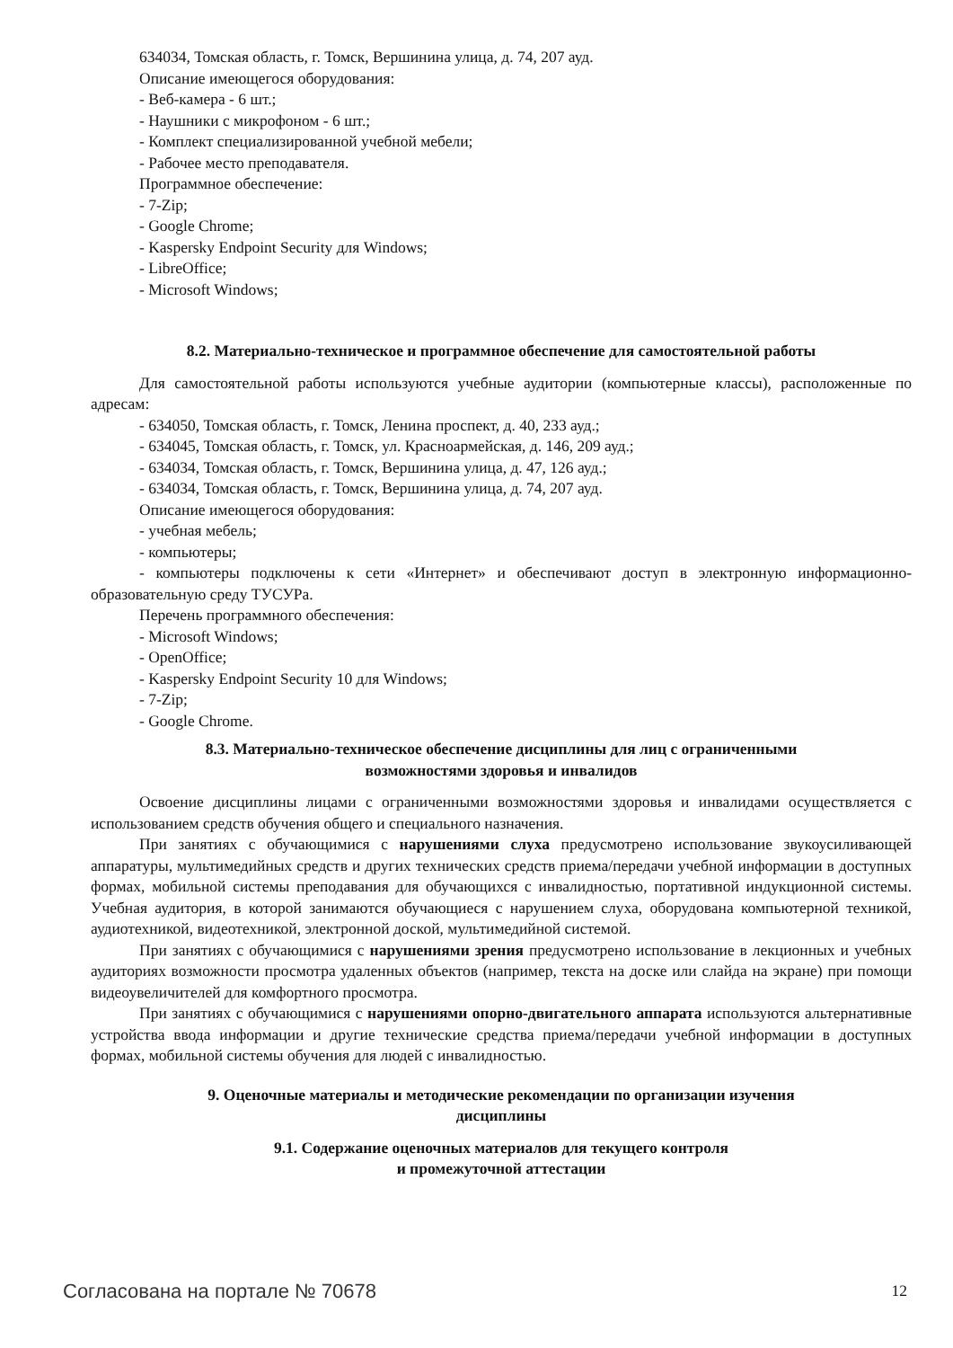634034, Томская область, г. Томск, Вершинина улица, д. 74, 207 ауд.
Описание имеющегося оборудования:
- Веб-камера - 6 шт.;
- Наушники с микрофоном - 6 шт.;
- Комплект специализированной учебной мебели;
- Рабочее место преподавателя.
Программное обеспечение:
- 7-Zip;
- Google Chrome;
- Kaspersky Endpoint Security для Windows;
- LibreOffice;
- Microsoft Windows;
8.2. Материально-техническое и программное обеспечение для самостоятельной работы
Для самостоятельной работы используются учебные аудитории (компьютерные классы), расположенные по адресам:
- 634050, Томская область, г. Томск, Ленина проспект, д. 40, 233 ауд.;
- 634045, Томская область, г. Томск, ул. Красноармейская, д. 146, 209 ауд.;
- 634034, Томская область, г. Томск, Вершинина улица, д. 47, 126 ауд.;
- 634034, Томская область, г. Томск, Вершинина улица, д. 74, 207 ауд.
Описание имеющегося оборудования:
- учебная мебель;
- компьютеры;
- компьютеры подключены к сети «Интернет» и обеспечивают доступ в электронную информационно-образовательную среду ТУСУРа.
Перечень программного обеспечения:
- Microsoft Windows;
- OpenOffice;
- Kaspersky Endpoint Security 10 для Windows;
- 7-Zip;
- Google Chrome.
8.3. Материально-техническое обеспечение дисциплины для лиц с ограниченными
возможностями здоровья и инвалидов
Освоение дисциплины лицами с ограниченными возможностями здоровья и инвалидами осуществляется с использованием средств обучения общего и специального назначения.
При занятиях с обучающимися с нарушениями слуха предусмотрено использование звукоусиливающей аппаратуры, мультимедийных средств и других технических средств приема/передачи учебной информации в доступных формах, мобильной системы преподавания для обучающихся с инвалидностью, портативной индукционной системы. Учебная аудитория, в которой занимаются обучающиеся с нарушением слуха, оборудована компьютерной техникой, аудиотехникой, видеотехникой, электронной доской, мультимедийной системой.
При занятиях с обучающимися с нарушениями зрения предусмотрено использование в лекционных и учебных аудиториях возможности просмотра удаленных объектов (например, текста на доске или слайда на экране) при помощи видеоувеличителей для комфортного просмотра.
При занятиях с обучающимися с нарушениями опорно-двигательного аппарата используются альтернативные устройства ввода информации и другие технические средства приема/передачи учебной информации в доступных формах, мобильной системы обучения для людей с инвалидностью.
9. Оценочные материалы и методические рекомендации по организации изучения
дисциплины
9.1. Содержание оценочных материалов для текущего контроля
и промежуточной аттестации
Согласована на портале № 70678 12